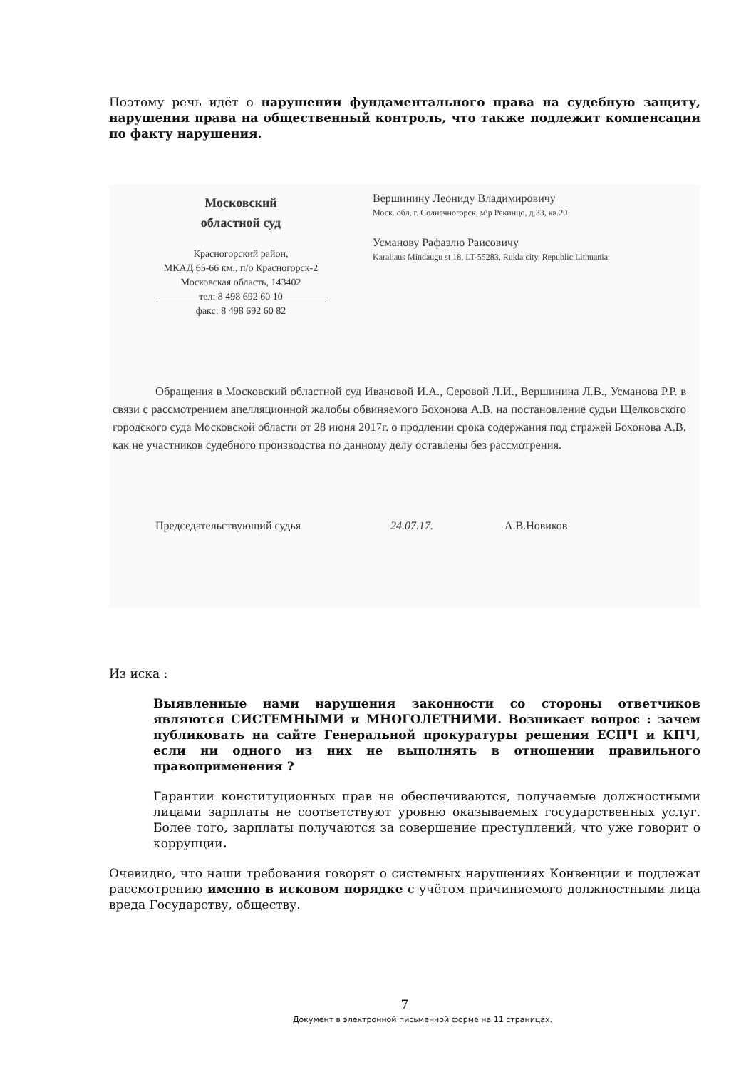Поэтому речь идёт о нарушении фундаментального права на судебную защиту, нарушения права на общественный контроль, что также подлежит компенсации по факту нарушения.
Московский
областной суд
Красногорский район,
МКАД 65-66 км., п/о Красногорск-2
Московская область, 143402
тел: 8 498 692 60 10
факс: 8 498 692 60 82
Вершинину Леониду Владимировичу
Моск. обл, г. Солнечногорск, м\р Рекинцо, д.33, кв.20
Усманову Рафаэлю Раисовичу
Karaliaus Mindaugu st 18, LT-55283, Rukla city, Republic Lithuania
Обращения в Московский областной суд Ивановой И.А., Серовой Л.И., Вершинина Л.В., Усманова Р.Р. в связи с рассмотрением апелляционной жалобы обвиняемого Бохонова А.В. на постановление судьи Щелковского городского суда Московской области от 28 июня 2017г. о продлении срока содержания под стражей Бохонова А.В. как не участников судебного производства по данному делу оставлены без рассмотрения.
Председательствующий судья 24.07.17. А.В.Новиков
Из иска :
Выявленные нами нарушения законности со стороны ответчиков являются СИСТЕМНЫМИ и МНОГОЛЕТНИМИ. Возникает вопрос : зачем публиковать на сайте Генеральной прокуратуры решения ЕСПЧ и КПЧ, если ни одного из них не выполнять в отношении правильного правоприменения ?
Гарантии конституционных прав не обеспечиваются, получаемые должностными лицами зарплаты не соответствуют уровню оказываемых государственных услуг. Более того, зарплаты получаются за совершение преступлений, что уже говорит о коррупции.
Очевидно, что наши требования говорят о системных нарушениях Конвенции и подлежат рассмотрению именно в исковом порядке с учётом причиняемого должностными лица вреда Государству, обществу.
7
Документ в электронной письменной форме на 11 страницах.